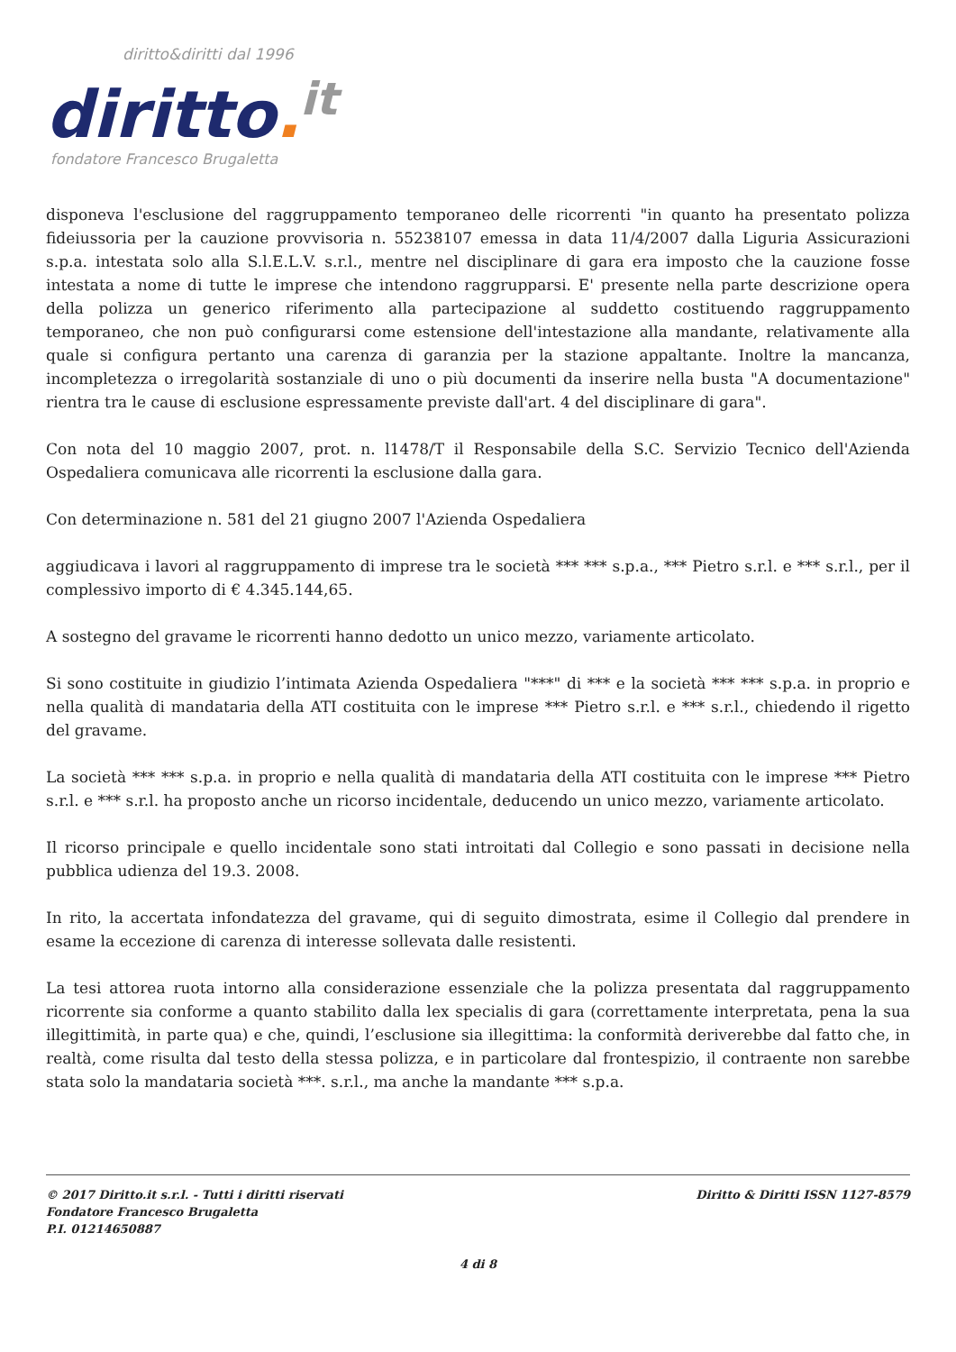diritto&diritti dal 1996
diritto. it
fondatore Francesco Brugaletta
disponeva l'esclusione del raggruppamento temporaneo delle ricorrenti "in quanto ha presentato polizza fideiussoria per la cauzione provvisoria n. 55238107 emessa in data 11/4/2007 dalla Liguria Assicurazioni s.p.a. intestata solo alla S.l.E.L.V. s.r.l., mentre nel disciplinare di gara era imposto che la cauzione fosse intestata a nome di tutte le imprese che intendono raggrupparsi. E' presente nella parte descrizione opera della polizza un generico riferimento alla partecipazione al suddetto costituendo raggruppamento temporaneo, che non può configurarsi come estensione dell'intestazione alla mandante, relativamente alla quale si configura pertanto una carenza di garanzia per la stazione appaltante. Inoltre la mancanza, incompletezza o irregolarità sostanziale di uno o più documenti da inserire nella busta "A documentazione" rientra tra le cause di esclusione espressamente previste dall'art. 4 del disciplinare di gara".
Con nota del 10 maggio 2007, prot. n. l1478/T il Responsabile della S.C. Servizio Tecnico dell'Azienda Ospedaliera comunicava alle ricorrenti la esclusione dalla gara.
Con determinazione n. 581 del 21 giugno 2007 l'Azienda Ospedaliera
aggiudicava i lavori al raggruppamento di imprese tra le società *** *** s.p.a., *** Pietro s.r.l. e *** s.r.l., per il complessivo importo di € 4.345.144,65.
A sostegno del gravame le ricorrenti hanno dedotto un unico mezzo, variamente articolato.
Si sono costituite in giudizio l’intimata Azienda Ospedaliera "***" di *** e la società *** *** s.p.a. in proprio e nella qualità di mandataria della ATI costituita con le imprese *** Pietro s.r.l. e *** s.r.l., chiedendo il rigetto del gravame.
La società *** *** s.p.a. in proprio e nella qualità di mandataria della ATI costituita con le imprese *** Pietro s.r.l. e *** s.r.l. ha proposto anche un ricorso incidentale, deducendo un unico mezzo, variamente articolato.
Il ricorso principale e quello incidentale sono stati introitati dal Collegio e sono passati in decisione nella pubblica udienza del 19.3. 2008.
In rito, la accertata infondatezza del gravame, qui di seguito dimostrata, esime il Collegio dal prendere in esame la eccezione di carenza di interesse sollevata dalle resistenti.
La tesi attorea ruota intorno alla considerazione essenziale che la polizza presentata dal raggruppamento ricorrente sia conforme a quanto stabilito dalla lex specialis di gara (correttamente interpretata, pena la sua illegittimità, in parte qua) e che, quindi, l’esclusione sia illegittima: la conformità deriverebbe dal fatto che, in realtà, come risulta dal testo della stessa polizza, e in particolare dal frontespizio, il contraente non sarebbe stata solo la mandataria società ***. s.r.l., ma anche la mandante *** s.p.a.
© 2017 Diritto.it s.r.l. - Tutti i diritti riservati
Fondatore Francesco Brugaletta
P.I. 01214650887
Diritto & Diritti ISSN 1127-8579
4 di 8